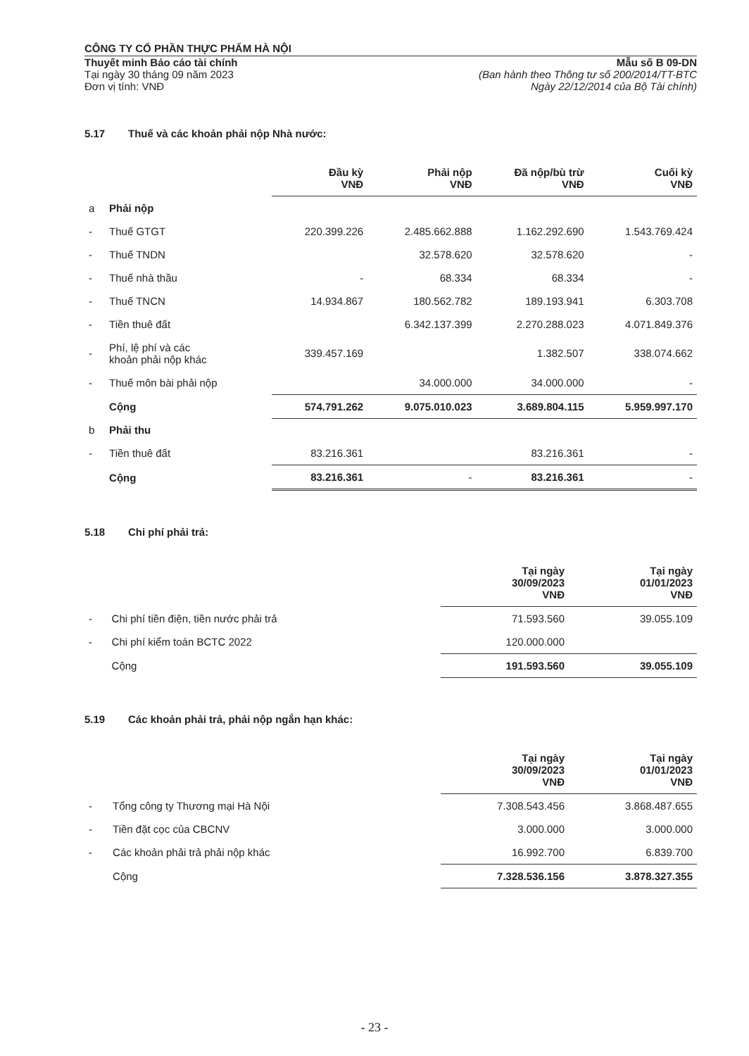CÔNG TY CỔ PHẦN THỰC PHẨM HÀ NỘI
Thuyết minh Báo cáo tài chính
Tại ngày 30 tháng 09 năm 2023
Đơn vị tính: VNĐ
Mẫu số B 09-DN
(Ban hành theo Thông tư số 200/2014/TT-BTC
Ngày 22/12/2014 của Bộ Tài chính)
5.17 Thuế và các khoản phải nộp Nhà nước:
| | | Đầu kỳ VNĐ | Phải nộp VNĐ | Đã nộp/bù trừ VNĐ | Cuối kỳ VNĐ |
| --- | --- | --- | --- | --- | --- |
| a | Phải nộp | | | | |
| - | Thuế GTGT | 220.399.226 | 2.485.662.888 | 1.162.292.690 | 1.543.769.424 |
| - | Thuế TNDN | | 32.578.620 | 32.578.620 | - |
| - | Thuế nhà thầu | - | 68.334 | 68.334 | - |
| - | Thuế TNCN | 14.934.867 | 180.562.782 | 189.193.941 | 6.303.708 |
| - | Tiền thuê đất | | 6.342.137.399 | 2.270.288.023 | 4.071.849.376 |
| - | Phí, lệ phí và các khoản phải nộp khác | 339.457.169 | | 1.382.507 | 338.074.662 |
| - | Thuế môn bài phải nộp | | 34.000.000 | 34.000.000 | - |
| | Cộng | 574.791.262 | 9.075.010.023 | 3.689.804.115 | 5.959.997.170 |
| b | Phải thu | | | | |
| - | Tiền thuê đất | 83.216.361 | | 83.216.361 | - |
| | Cộng | 83.216.361 | - | 83.216.361 | - |
5.18 Chi phí phải trả:
| | | Tại ngày 30/09/2023 VNĐ | Tại ngày 01/01/2023 VNĐ |
| --- | --- | --- | --- |
| - | Chi phí tiền điện, tiền nước phải trả | 71.593.560 | 39.055.109 |
| - | Chi phí kiểm toán BCTC 2022 | 120.000.000 | |
| | Cộng | 191.593.560 | 39.055.109 |
5.19 Các khoản phải trả, phải nộp ngắn hạn khác:
| | | Tại ngày 30/09/2023 VNĐ | Tại ngày 01/01/2023 VNĐ |
| --- | --- | --- | --- |
| - | Tổng công ty Thương mại Hà Nội | 7.308.543.456 | 3.868.487.655 |
| - | Tiền đặt cọc của CBCNV | 3.000.000 | 3.000.000 |
| - | Các khoản phải trả phải nộp khác | 16.992.700 | 6.839.700 |
| | Cộng | 7.328.536.156 | 3.878.327.355 |
- 23 -